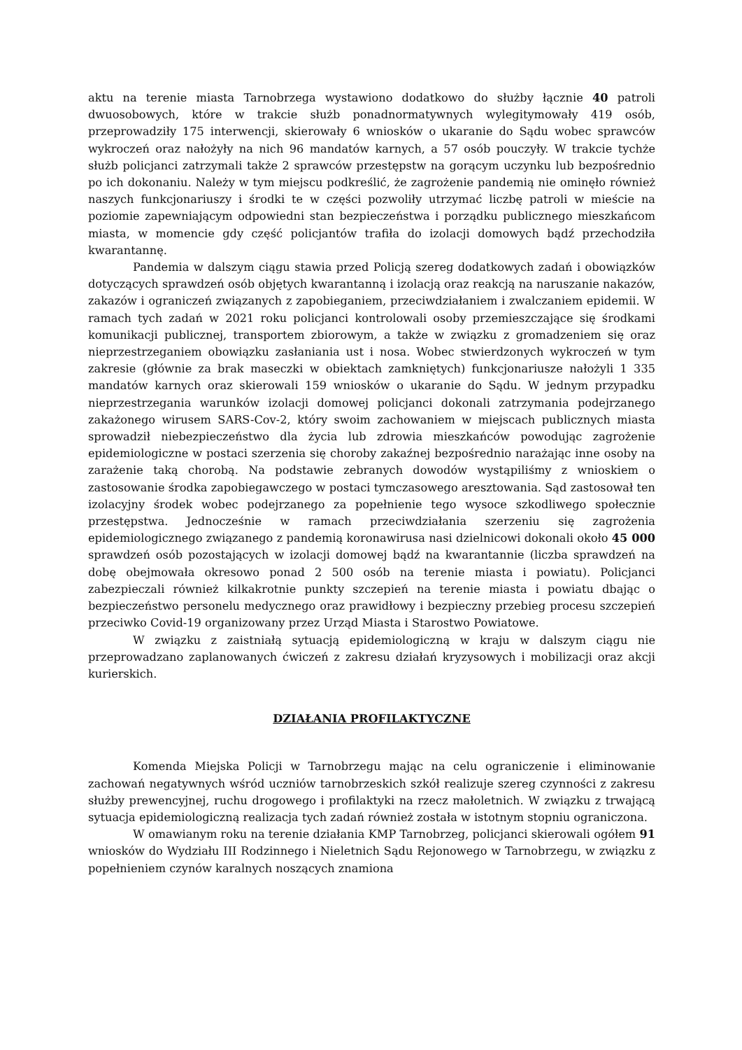aktu na terenie miasta Tarnobrzega wystawiono dodatkowo do służby łącznie 40 patroli dwuosobowych, które w trakcie służb ponadnormatywnych wylegitymowały 419 osób, przeprowadziły 175 interwencji, skierowały 6 wniosków o ukaranie do Sądu wobec sprawców wykroczeń oraz nałożyły na nich 96 mandatów karnych, a 57 osób pouczyły. W trakcie tychże służb policjanci zatrzymali także 2 sprawców przestępstw na gorącym uczynku lub bezpośrednio po ich dokonaniu. Należy w tym miejscu podkreślić, że zagrożenie pandemią nie ominęło również naszych funkcjonariuszy i środki te w części pozwoliły utrzymać liczbę patroli w mieście na poziomie zapewniającym odpowiedni stan bezpieczeństwa i porządku publicznego mieszkańcom miasta, w momencie gdy część policjantów trafiła do izolacji domowych bądź przechodziła kwarantannę.
Pandemia w dalszym ciągu stawia przed Policją szereg dodatkowych zadań i obowiązków dotyczących sprawdzeń osób objętych kwarantanną i izolacją oraz reakcją na naruszanie nakazów, zakazów i ograniczeń związanych z zapobieganiem, przeciwdziałaniem i zwalczaniem epidemii. W ramach tych zadań w 2021 roku policjanci kontrolowali osoby przemieszczające się środkami komunikacji publicznej, transportem zbiorowym, a także w związku z gromadzeniem się oraz nieprzestrzeganiem obowiązku zasłaniania ust i nosa. Wobec stwierdzonych wykroczeń w tym zakresie (głównie za brak maseczki w obiektach zamkniętych) funkcjonariusze nałożyli 1 335 mandatów karnych oraz skierowali 159 wniosków o ukaranie do Sądu. W jednym przypadku nieprzestrzegania warunków izolacji domowej policjanci dokonali zatrzymania podejrzanego zakażonego wirusem SARS-Cov-2, który swoim zachowaniem w miejscach publicznych miasta sprowadził niebezpieczeństwo dla życia lub zdrowia mieszkańców powodując zagrożenie epidemiologiczne w postaci szerzenia się choroby zakaźnej bezpośrednio narażając inne osoby na zarażenie taką chorobą. Na podstawie zebranych dowodów wystąpiliśmy z wnioskiem o zastosowanie środka zapobiegawczego w postaci tymczasowego aresztowania. Sąd zastosował ten izolacyjny środek wobec podejrzanego za popełnienie tego wysoce szkodliwego społecznie przestępstwa. Jednocześnie w ramach przeciwdziałania szerzeniu się zagrożenia epidemiologicznego związanego z pandemią koronawirusa nasi dzielnicowi dokonali około 45 000 sprawdzeń osób pozostających w izolacji domowej bądź na kwarantannie (liczba sprawdzeń na dobę obejmowała okresowo ponad 2 500 osób na terenie miasta i powiatu). Policjanci zabezpieczali również kilkakrotnie punkty szczepień na terenie miasta i powiatu dbając o bezpieczeństwo personelu medycznego oraz prawidłowy i bezpieczny przebieg procesu szczepień przeciwko Covid-19 organizowany przez Urząd Miasta i Starostwo Powiatowe.
W związku z zaistniałą sytuacją epidemiologiczną w kraju w dalszym ciągu nie przeprowadzano zaplanowanych ćwiczeń z zakresu działań kryzysowych i mobilizacji oraz akcji kurierskich.
DZIAŁANIA PROFILAKTYCZNE
Komenda Miejska Policji w Tarnobrzegu mając na celu ograniczenie i eliminowanie zachowań negatywnych wśród uczniów tarnobrzeskich szkół realizuje szereg czynności z zakresu służby prewencyjnej, ruchu drogowego i profilaktyki na rzecz małoletnich. W związku z trwającą sytuacja epidemiologiczną realizacja tych zadań również została w istotnym stopniu ograniczona.
W omawianym roku na terenie działania KMP Tarnobrzeg, policjanci skierowali ogółem 91 wniosków do Wydziału III Rodzinnego i Nieletnich Sądu Rejonowego w Tarnobrzegu, w związku z popełnieniem czynów karalnych noszących znamiona